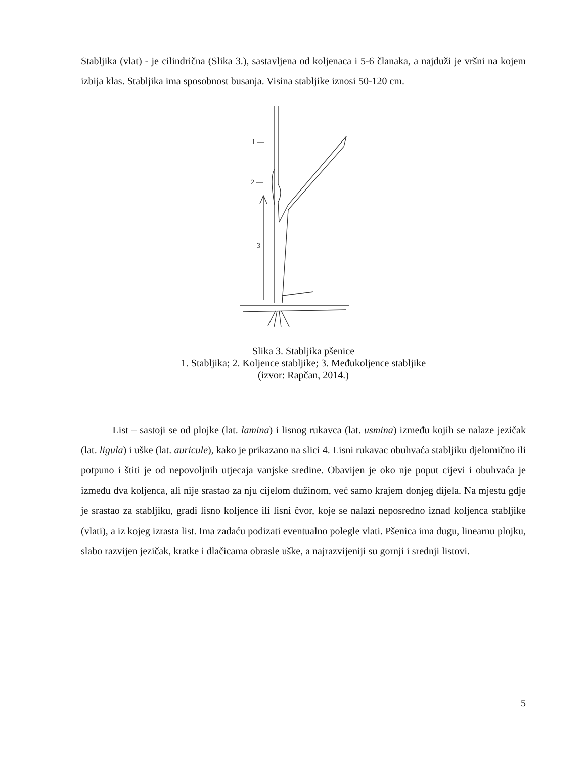Stabljika (vlat) - je cilindrična (Slika 3.), sastavljena od koljenaca i 5-6 članaka, a najduži je vršni na kojem izbija klas. Stabljika ima sposobnost busanja. Visina stabljike iznosi 50-120 cm.
1 —
2 —
3
Slika 3. Stabljika pšenice
1. Stabljika; 2. Koljence stabljike; 3. Međukoljence stabljike
(izvor: Rapčan, 2014.)
List – sastoji se od plojke (lat. lamina) i lisnog rukavca (lat. usmina) između kojih se nalaze jezičak (lat. ligula) i uške (lat. auricule), kako je prikazano na slici 4. Lisni rukavac obuhvaća stabljiku djelomično ili potpuno i štiti je od nepovoljnih utjecaja vanjske sredine. Obavijen je oko nje poput cijevi i obuhvaća je između dva koljenca, ali nije srastao za nju cijelom dužinom, već samo krajem donjeg dijela. Na mjestu gdje je srastao za stabljiku, gradi lisno koljence ili lisni čvor, koje se nalazi neposredno iznad koljenca stabljike (vlati), a iz kojeg izrasta list. Ima zadaću podizati eventualno polegle vlati. Pšenica ima dugu, linearnu plojku, slabo razvijen jezičak, kratke i dlačicama obrasle uške, a najrazvijeniji su gornji i srednji listovi.
5